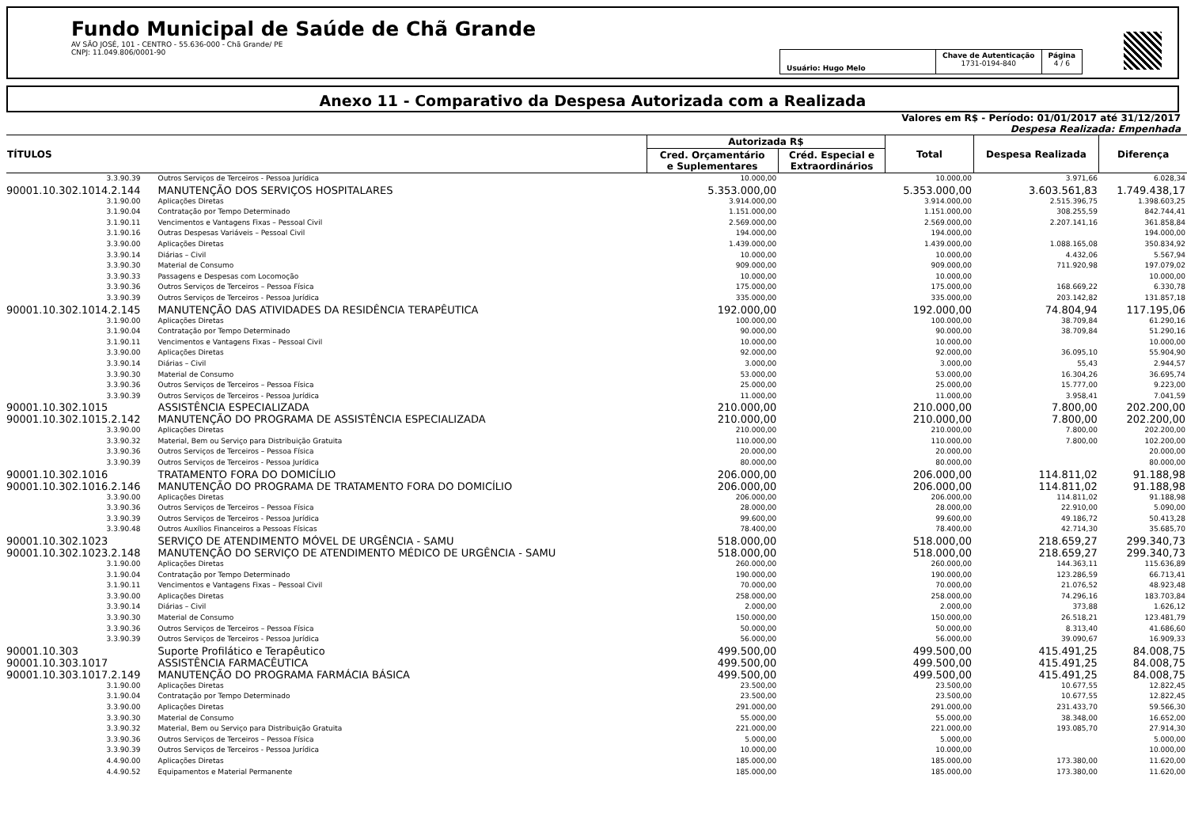Fundo Municipal de Saúde de Chã Grande
AV SÃO JOSÉ, 101 - CENTRO - 55.636-000 - Chã Grande/ PE
CNPJ: 11.049.806/0001-90
Usuário: Hugo Melo
Chave de Autenticação
1731-0194-840
Página
4 / 6
Anexo 11 - Comparativo da Despesa Autorizada com a Realizada
Valores em R$ - Período: 01/01/2017 até 31/12/2017
Despesa Realizada: Empenhada
| TÍTULOS | | Autorizada R$ | | Total | Despesa Realizada | Diferença |
| --- | --- | --- | --- | --- | --- | --- |
| | | Cred. Orçamentário e Suplementares | Créd. Especial e Extraordinários | | | |
| 3.3.90.39 | Outros Serviços de Terceiros - Pessoa Jurídica | 10.000,00 | | 10.000,00 | 3.971,66 | 6.028,34 |
| 90001.10.302.1014.2.144 | MANUTENÇÃO DOS SERVIÇOS HOSPITALARES | 5.353.000,00 | | 5.353.000,00 | 3.603.561,83 | 1.749.438,17 |
| 3.1.90.00 | Aplicações Diretas | 3.914.000,00 | | 3.914.000,00 | 2.515.396,75 | 1.398.603,25 |
| 3.1.90.04 | Contratação por Tempo Determinado | 1.151.000,00 | | 1.151.000,00 | 308.255,59 | 842.744,41 |
| 3.1.90.11 | Vencimentos e Vantagens Fixas – Pessoal Civil | 2.569.000,00 | | 2.569.000,00 | 2.207.141,16 | 361.858,84 |
| 3.1.90.16 | Outras Despesas Variáveis – Pessoal Civil | 194.000,00 | | 194.000,00 | | 194.000,00 |
| 3.3.90.00 | Aplicações Diretas | 1.439.000,00 | | 1.439.000,00 | 1.088.165,08 | 350.834,92 |
| 3.3.90.14 | Diárias – Civil | 10.000,00 | | 10.000,00 | 4.432,06 | 5.567,94 |
| 3.3.90.30 | Material de Consumo | 909.000,00 | | 909.000,00 | 711.920,98 | 197.079,02 |
| 3.3.90.33 | Passagens e Despesas com Locomoção | 10.000,00 | | 10.000,00 | | 10.000,00 |
| 3.3.90.36 | Outros Serviços de Terceiros – Pessoa Física | 175.000,00 | | 175.000,00 | 168.669,22 | 6.330,78 |
| 3.3.90.39 | Outros Serviços de Terceiros - Pessoa Jurídica | 335.000,00 | | 335.000,00 | 203.142,82 | 131.857,18 |
| 90001.10.302.1014.2.145 | MANUTENÇÃO DAS ATIVIDADES DA RESIDÊNCIA TERAPÊUTICA | 192.000,00 | | 192.000,00 | 74.804,94 | 117.195,06 |
| 3.1.90.00 | Aplicações Diretas | 100.000,00 | | 100.000,00 | 38.709,84 | 61.290,16 |
| 3.1.90.04 | Contratação por Tempo Determinado | 90.000,00 | | 90.000,00 | 38.709,84 | 51.290,16 |
| 3.1.90.11 | Vencimentos e Vantagens Fixas – Pessoal Civil | 10.000,00 | | 10.000,00 | | 10.000,00 |
| 3.3.90.00 | Aplicações Diretas | 92.000,00 | | 92.000,00 | 36.095,10 | 55.904,90 |
| 3.3.90.14 | Diárias – Civil | 3.000,00 | | 3.000,00 | 55,43 | 2.944,57 |
| 3.3.90.30 | Material de Consumo | 53.000,00 | | 53.000,00 | 16.304,26 | 36.695,74 |
| 3.3.90.36 | Outros Serviços de Terceiros – Pessoa Física | 25.000,00 | | 25.000,00 | 15.777,00 | 9.223,00 |
| 3.3.90.39 | Outros Serviços de Terceiros - Pessoa Jurídica | 11.000,00 | | 11.000,00 | 3.958,41 | 7.041,59 |
| 90001.10.302.1015 | ASSISTÊNCIA ESPECIALIZADA | 210.000,00 | | 210.000,00 | 7.800,00 | 202.200,00 |
| 90001.10.302.1015.2.142 | MANUTENÇÃO DO PROGRAMA DE ASSISTÊNCIA ESPECIALIZADA | 210.000,00 | | 210.000,00 | 7.800,00 | 202.200,00 |
| 3.3.90.00 | Aplicações Diretas | 210.000,00 | | 210.000,00 | 7.800,00 | 202.200,00 |
| 3.3.90.32 | Material, Bem ou Serviço para Distribuição Gratuita | 110.000,00 | | 110.000,00 | 7.800,00 | 102.200,00 |
| 3.3.90.36 | Outros Serviços de Terceiros – Pessoa Física | 20.000,00 | | 20.000,00 | | 20.000,00 |
| 3.3.90.39 | Outros Serviços de Terceiros - Pessoa Jurídica | 80.000,00 | | 80.000,00 | | 80.000,00 |
| 90001.10.302.1016 | TRATAMENTO FORA DO DOMICÍLIO | 206.000,00 | | 206.000,00 | 114.811,02 | 91.188,98 |
| 90001.10.302.1016.2.146 | MANUTENÇÃO DO PROGRAMA DE TRATAMENTO FORA DO DOMICÍLIO | 206.000,00 | | 206.000,00 | 114.811,02 | 91.188,98 |
| 3.3.90.00 | Aplicações Diretas | 206.000,00 | | 206.000,00 | 114.811,02 | 91.188,98 |
| 3.3.90.36 | Outros Serviços de Terceiros – Pessoa Física | 28.000,00 | | 28.000,00 | 22.910,00 | 5.090,00 |
| 3.3.90.39 | Outros Serviços de Terceiros - Pessoa Jurídica | 99.600,00 | | 99.600,00 | 49.186,72 | 50.413,28 |
| 3.3.90.48 | Outros Auxílios Financeiros a Pessoas Físicas | 78.400,00 | | 78.400,00 | 42.714,30 | 35.685,70 |
| 90001.10.302.1023 | SERVIÇO DE ATENDIMENTO MÓVEL DE URGÊNCIA - SAMU | 518.000,00 | | 518.000,00 | 218.659,27 | 299.340,73 |
| 90001.10.302.1023.2.148 | MANUTENÇÃO DO SERVIÇO DE ATENDIMENTO MÉDICO DE URGÊNCIA - SAMU | 518.000,00 | | 518.000,00 | 218.659,27 | 299.340,73 |
| 3.1.90.00 | Aplicações Diretas | 260.000,00 | | 260.000,00 | 144.363,11 | 115.636,89 |
| 3.1.90.04 | Contratação por Tempo Determinado | 190.000,00 | | 190.000,00 | 123.286,59 | 66.713,41 |
| 3.1.90.11 | Vencimentos e Vantagens Fixas – Pessoal Civil | 70.000,00 | | 70.000,00 | 21.076,52 | 48.923,48 |
| 3.3.90.00 | Aplicações Diretas | 258.000,00 | | 258.000,00 | 74.296,16 | 183.703,84 |
| 3.3.90.14 | Diárias – Civil | 2.000,00 | | 2.000,00 | 373,88 | 1.626,12 |
| 3.3.90.30 | Material de Consumo | 150.000,00 | | 150.000,00 | 26.518,21 | 123.481,79 |
| 3.3.90.36 | Outros Serviços de Terceiros – Pessoa Física | 50.000,00 | | 50.000,00 | 8.313,40 | 41.686,60 |
| 3.3.90.39 | Outros Serviços de Terceiros - Pessoa Jurídica | 56.000,00 | | 56.000,00 | 39.090,67 | 16.909,33 |
| 90001.10.303 | Suporte Profilático e Terapêutico | 499.500,00 | | 499.500,00 | 415.491,25 | 84.008,75 |
| 90001.10.303.1017 | ASSISTÊNCIA FARMACÊUTICA | 499.500,00 | | 499.500,00 | 415.491,25 | 84.008,75 |
| 90001.10.303.1017.2.149 | MANUTENÇÃO DO PROGRAMA FARMÁCIA BÁSICA | 499.500,00 | | 499.500,00 | 415.491,25 | 84.008,75 |
| 3.1.90.00 | Aplicações Diretas | 23.500,00 | | 23.500,00 | 10.677,55 | 12.822,45 |
| 3.1.90.04 | Contratação por Tempo Determinado | 23.500,00 | | 23.500,00 | 10.677,55 | 12.822,45 |
| 3.3.90.00 | Aplicações Diretas | 291.000,00 | | 291.000,00 | 231.433,70 | 59.566,30 |
| 3.3.90.30 | Material de Consumo | 55.000,00 | | 55.000,00 | 38.348,00 | 16.652,00 |
| 3.3.90.32 | Material, Bem ou Serviço para Distribuição Gratuita | 221.000,00 | | 221.000,00 | 193.085,70 | 27.914,30 |
| 3.3.90.36 | Outros Serviços de Terceiros – Pessoa Física | 5.000,00 | | 5.000,00 | | 5.000,00 |
| 3.3.90.39 | Outros Serviços de Terceiros - Pessoa Jurídica | 10.000,00 | | 10.000,00 | | 10.000,00 |
| 4.4.90.00 | Aplicações Diretas | 185.000,00 | | 185.000,00 | 173.380,00 | 11.620,00 |
| 4.4.90.52 | Equipamentos e Material Permanente | 185.000,00 | | 185.000,00 | 173.380,00 | 11.620,00 |